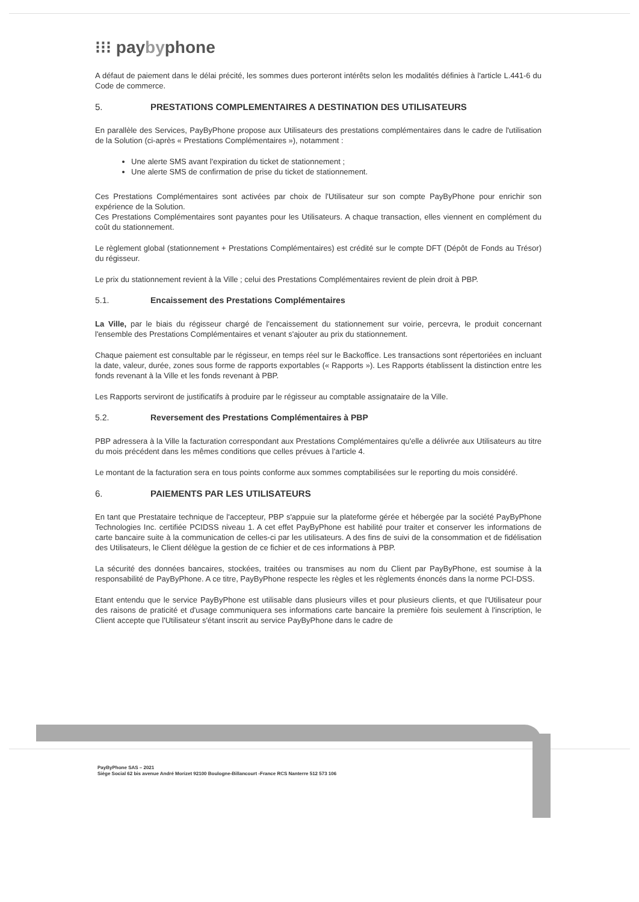⁝⁝⁝ paybyphone
A défaut de paiement dans le délai précité, les sommes dues porteront intérêts selon les modalités définies à l'article L.441-6 du Code de commerce.
5. PRESTATIONS COMPLEMENTAIRES A DESTINATION DES UTILISATEURS
En parallèle des Services, PayByPhone propose aux Utilisateurs des prestations complémentaires dans le cadre de l'utilisation de la Solution (ci-après « Prestations Complémentaires »), notamment :
Une alerte SMS avant l'expiration du ticket de stationnement ;
Une alerte SMS de confirmation de prise du ticket de stationnement.
Ces Prestations Complémentaires sont activées par choix de l'Utilisateur sur son compte PayByPhone pour enrichir son expérience de la Solution.
Ces Prestations Complémentaires sont payantes pour les Utilisateurs. A chaque transaction, elles viennent en complément du coût du stationnement.
Le règlement global (stationnement + Prestations Complémentaires) est crédité sur le compte DFT (Dépôt de Fonds au Trésor) du régisseur.
Le prix du stationnement revient à la Ville ; celui des Prestations Complémentaires revient de plein droit à PBP.
5.1. Encaissement des Prestations Complémentaires
La Ville, par le biais du régisseur chargé de l'encaissement du stationnement sur voirie, percevra, le produit concernant l'ensemble des Prestations Complémentaires et venant s'ajouter au prix du stationnement.
Chaque paiement est consultable par le régisseur, en temps réel sur le Backoffice. Les transactions sont répertoriées en incluant la date, valeur, durée, zones sous forme de rapports exportables (« Rapports »). Les Rapports établissent la distinction entre les fonds revenant à la Ville et les fonds revenant à PBP.
Les Rapports serviront de justificatifs à produire par le régisseur au comptable assignataire de la Ville.
5.2. Reversement des Prestations Complémentaires à PBP
PBP adressera à la Ville la facturation correspondant aux Prestations Complémentaires qu'elle a délivrée aux Utilisateurs au titre du mois précédent dans les mêmes conditions que celles prévues à l'article 4.
Le montant de la facturation sera en tous points conforme aux sommes comptabilisées sur le reporting du mois considéré.
6. PAIEMENTS PAR LES UTILISATEURS
En tant que Prestataire technique de l'accepteur, PBP s'appuie sur la plateforme gérée et hébergée par la société PayByPhone Technologies Inc. certifiée PCIDSS niveau 1. A cet effet PayByPhone est habilité pour traiter et conserver les informations de carte bancaire suite à la communication de celles-ci par les utilisateurs. A des fins de suivi de la consommation et de fidélisation des Utilisateurs, le Client délègue la gestion de ce fichier et de ces informations à PBP.
La sécurité des données bancaires, stockées, traitées ou transmises au nom du Client par PayByPhone, est soumise à la responsabilité de PayByPhone. A ce titre, PayByPhone respecte les règles et les règlements énoncés dans la norme PCI-DSS.
Etant entendu que le service PayByPhone est utilisable dans plusieurs villes et pour plusieurs clients, et que l'Utilisateur pour des raisons de praticité et d'usage communiquera ses informations carte bancaire la première fois seulement à l'inscription, le Client accepte que l'Utilisateur s'étant inscrit au service PayByPhone dans le cadre de
PayByPhone SAS – 2021
Siège Social 62 bis avenue André Morizet 92100 Boulogne-Billancourt -France RCS Nanterre 512 573 106